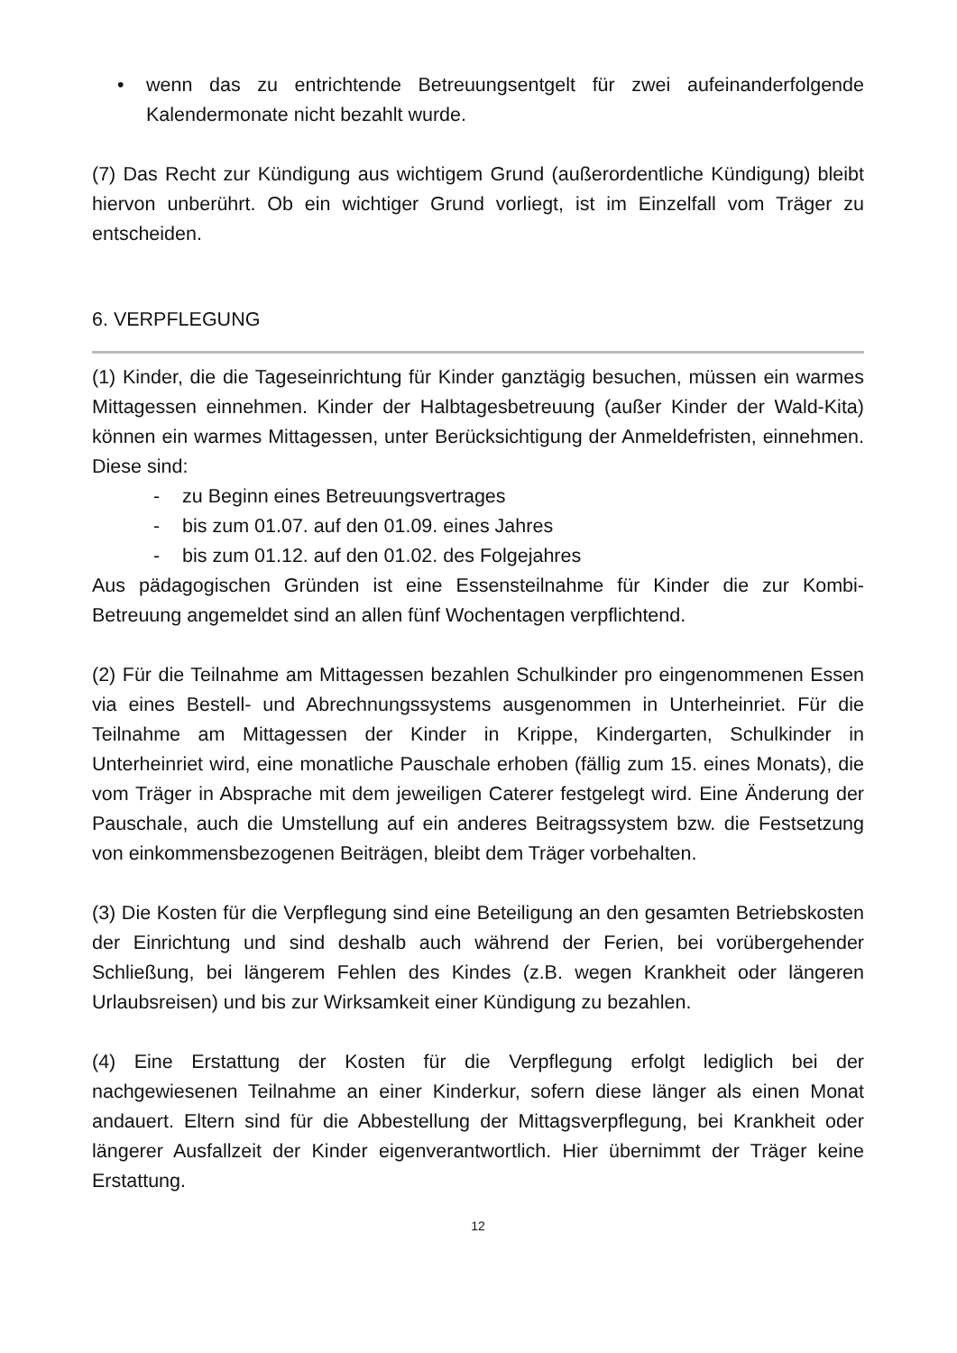• wenn das zu entrichtende Betreuungsentgelt für zwei aufeinanderfolgende Kalendermonate nicht bezahlt wurde.
(7) Das Recht zur Kündigung aus wichtigem Grund (außerordentliche Kündigung) bleibt hiervon unberührt. Ob ein wichtiger Grund vorliegt, ist im Einzelfall vom Träger zu entscheiden.
6. VERPFLEGUNG
(1) Kinder, die die Tageseinrichtung für Kinder ganztägig besuchen, müssen ein warmes Mittagessen einnehmen. Kinder der Halbtagesbetreuung (außer Kinder der Wald-Kita) können ein warmes Mittagessen, unter Berücksichtigung der Anmeldefristen, einnehmen. Diese sind:
- zu Beginn eines Betreuungsvertrages
- bis zum 01.07. auf den 01.09. eines Jahres
- bis zum 01.12. auf den 01.02. des Folgejahres
Aus pädagogischen Gründen ist eine Essensteilnahme für Kinder die zur Kombi-Betreuung angemeldet sind an allen fünf Wochentagen verpflichtend.
(2) Für die Teilnahme am Mittagessen bezahlen Schulkinder pro eingenommenen Essen via eines Bestell- und Abrechnungssystems ausgenommen in Unterheinriet. Für die Teilnahme am Mittagessen der Kinder in Krippe, Kindergarten, Schulkinder in Unterheinriet wird, eine monatliche Pauschale erhoben (fällig zum 15. eines Monats), die vom Träger in Absprache mit dem jeweiligen Caterer festgelegt wird. Eine Änderung der Pauschale, auch die Umstellung auf ein anderes Beitragssystem bzw. die Festsetzung von einkommensbezogenen Beiträgen, bleibt dem Träger vorbehalten.
(3) Die Kosten für die Verpflegung sind eine Beteiligung an den gesamten Betriebskosten der Einrichtung und sind deshalb auch während der Ferien, bei vorübergehender Schließung, bei längerem Fehlen des Kindes (z.B. wegen Krankheit oder längeren Urlaubsreisen) und bis zur Wirksamkeit einer Kündigung zu bezahlen.
(4) Eine Erstattung der Kosten für die Verpflegung erfolgt lediglich bei der nachgewiesenen Teilnahme an einer Kinderkur, sofern diese länger als einen Monat andauert. Eltern sind für die Abbestellung der Mittagsverpflegung, bei Krankheit oder längerer Ausfallzeit der Kinder eigenverantwortlich. Hier übernimmt der Träger keine Erstattung.
12